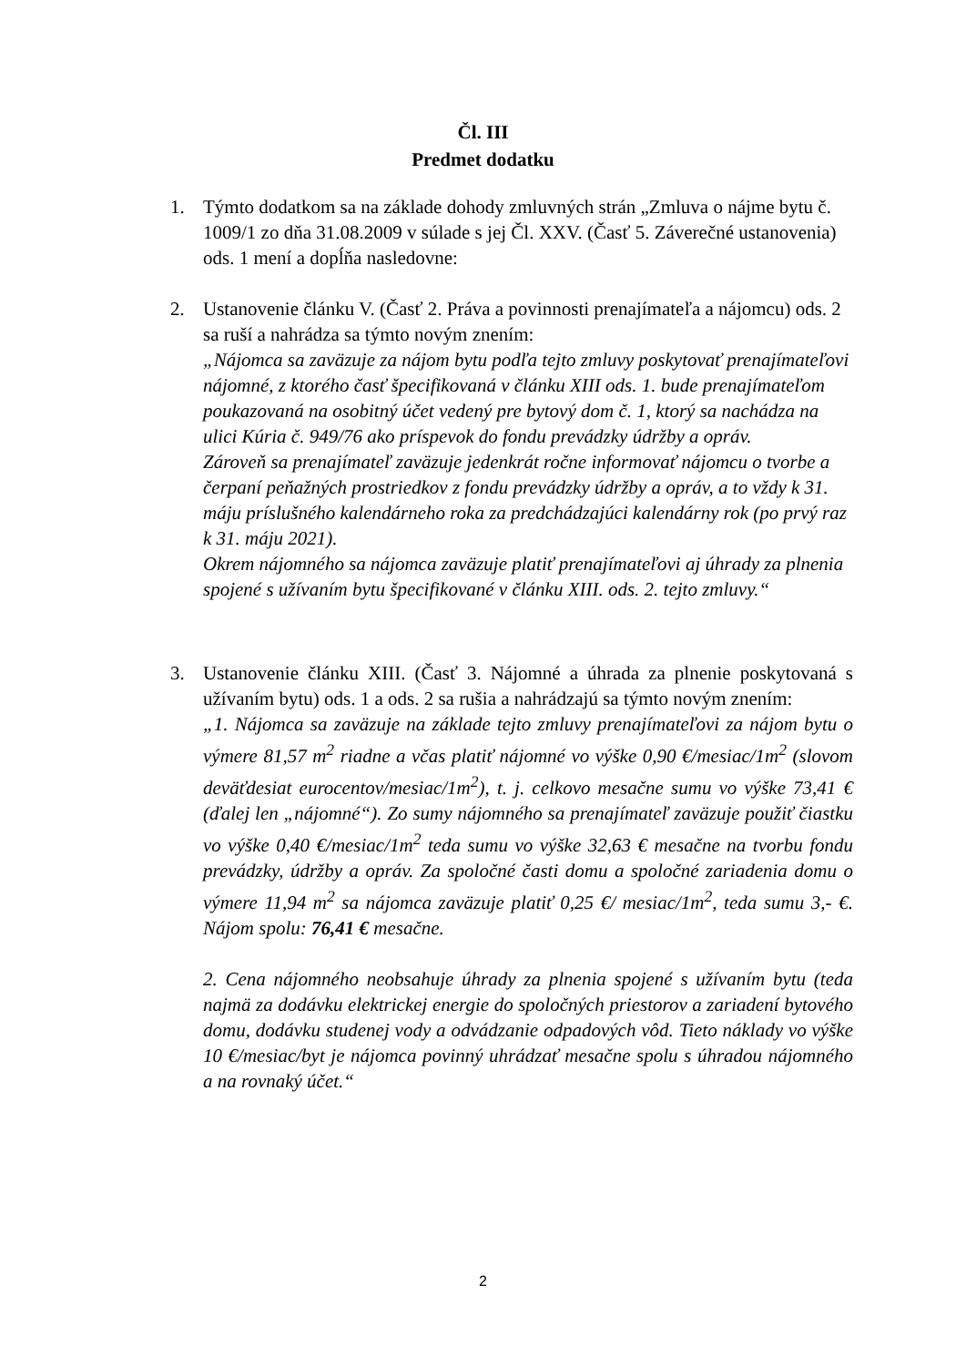Čl. III
Predmet dodatku
1. Týmto dodatkom sa na základe dohody zmluvných strán „Zmluva o nájme bytu č. 1009/1 zo dňa 31.08.2009 v súlade s jej Čl. XXV. (Časť 5. Záverečné ustanovenia) ods. 1 mení a dopĺňa nasledovne:
2. Ustanovenie článku V. (Časť 2. Práva a povinnosti prenajímateľa a nájomcu) ods. 2 sa ruší a nahrádza sa týmto novým znením:
„Nájomca sa zaväzuje za nájom bytu podľa tejto zmluvy poskytovať prenajímateľovi nájomné, z ktorého časť špecifikovaná v článku XIII ods. 1. bude prenajímateľom poukazovaná na osobitný účet vedený pre bytový dom č. 1, ktorý sa nachádza na ulici Kúria č. 949/76 ako príspevok do fondu prevádzky údržby a opráv.
Zároveň sa prenajímateľ zaväzuje jedenkrát ročne informovať nájomcu o tvorbe a čerpaní peňažných prostriedkov z fondu prevádzky údržby a opráv, a to vždy k 31. máju príslušného kalendárneho roka za predchádzajúci kalendárny rok (po prvý raz k 31. máju 2021).
Okrem nájomného sa nájomca zaväzuje platiť prenajímateľovi aj úhrady za plnenia spojené s užívaním bytu špecifikované v článku XIII. ods. 2. tejto zmluvy.“
3. Ustanovenie článku XIII. (Časť 3. Nájomné a úhrada za plnenie poskytovaná s užívaním bytu) ods. 1 a ods. 2 sa rušia a nahrádzajú sa týmto novým znením:
„1. Nájomca sa zaväzuje na základe tejto zmluvy prenajímateľovi za nájom bytu o výmere 81,57 m<sup>2</sup> riadne a včas platiť nájomné vo výške 0,90 €/mesiac/1m<sup>2</sup> (slovom deväťdesiat eurocentov/mesiac/1m<sup>2</sup>), t. j. celkovo mesačne sumu vo výške 73,41 € (ďalej len „nájomné“). Zo sumy nájomného sa prenajímateľ zaväzuje použiť čiastku vo výške 0,40 €/mesiac/1m<sup>2</sup> teda sumu vo výške 32,63 € mesačne na tvorbu fondu prevádzky, údržby a opráv. Za spoločné časti domu a spoločné zariadenia domu o výmere 11,94 m<sup>2</sup> sa nájomca zaväzuje platiť 0,25 €/ mesiac/1m<sup>2</sup>, teda sumu 3,- €. Nájom spolu: 76,41 € mesačne.
2. Cena nájomného neobsahuje úhrady za plnenia spojené s užívaním bytu (teda najmä za dodávku elektrickej energie do spoločných priestorov a zariadení bytového domu, dodávku studenej vody a odvádzanie odpadových vôd. Tieto náklady vo výške 10 €/mesiac/byt je nájomca povinný uhrádzať mesačne spolu s úhradou nájomného a na rovnaký účet.“
2